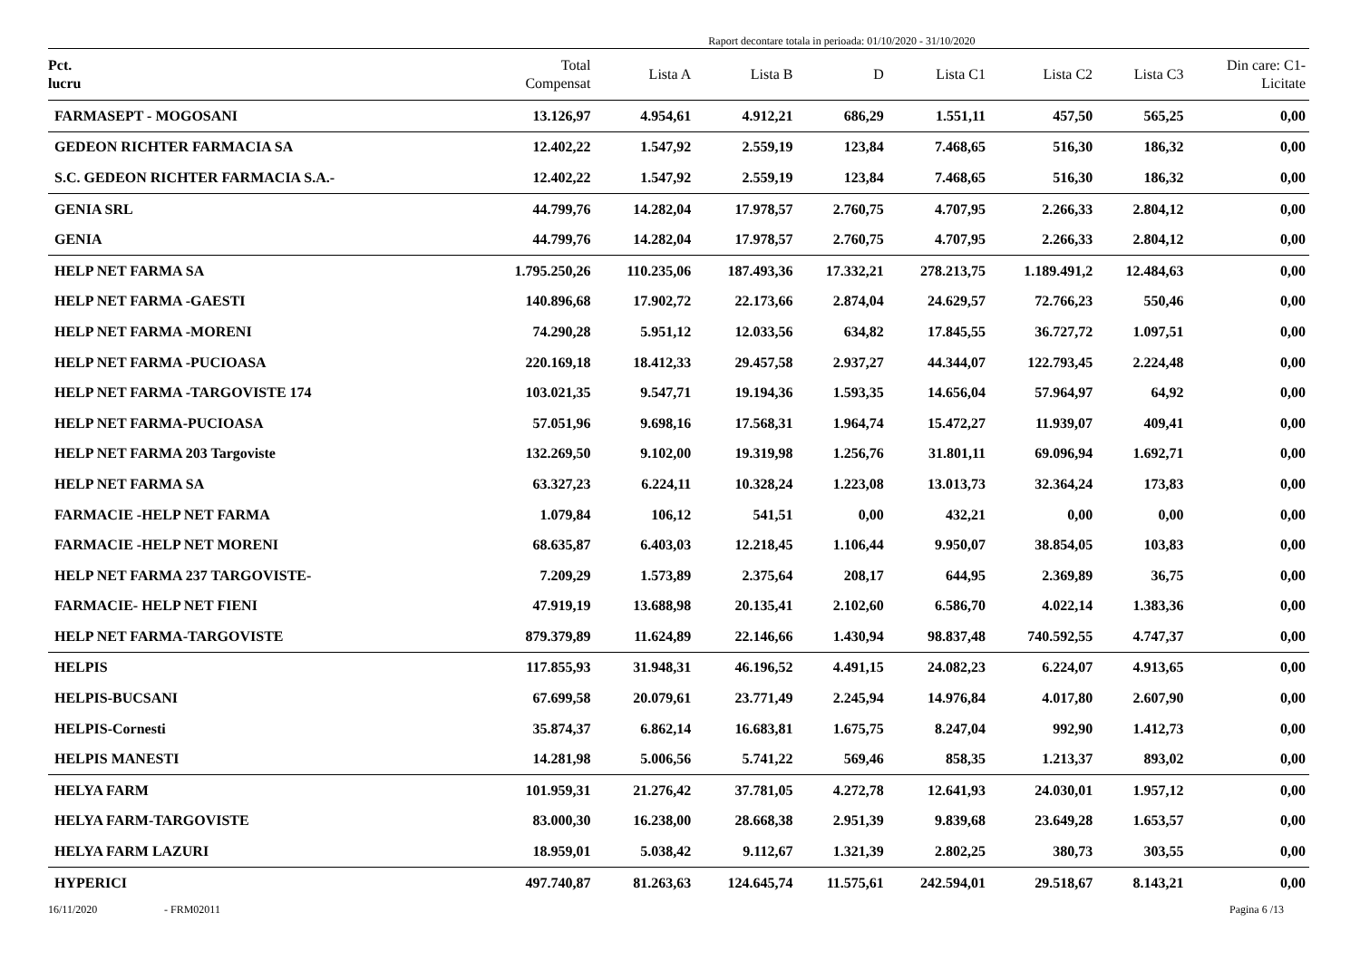Raport decontare totala in perioada: 01/10/2020 - 31/10/2020
| Pct. lucru | Total Compensat | Lista A | Lista B | D | Lista C1 | Lista C2 | Lista C3 | Din care: C1- Licitate |
| --- | --- | --- | --- | --- | --- | --- | --- | --- |
| FARMASEPT - MOGOSANI | 13.126,97 | 4.954,61 | 4.912,21 | 686,29 | 1.551,11 | 457,50 | 565,25 | 0,00 |
| GEDEON RICHTER FARMACIA SA | 12.402,22 | 1.547,92 | 2.559,19 | 123,84 | 7.468,65 | 516,30 | 186,32 | 0,00 |
| S.C. GEDEON RICHTER FARMACIA S.A.- | 12.402,22 | 1.547,92 | 2.559,19 | 123,84 | 7.468,65 | 516,30 | 186,32 | 0,00 |
| GENIA SRL | 44.799,76 | 14.282,04 | 17.978,57 | 2.760,75 | 4.707,95 | 2.266,33 | 2.804,12 | 0,00 |
| GENIA | 44.799,76 | 14.282,04 | 17.978,57 | 2.760,75 | 4.707,95 | 2.266,33 | 2.804,12 | 0,00 |
| HELP NET FARMA SA | 1.795.250,26 | 110.235,06 | 187.493,36 | 17.332,21 | 278.213,75 | 1.189.491,2 | 12.484,63 | 0,00 |
| HELP NET FARMA -GAESTI | 140.896,68 | 17.902,72 | 22.173,66 | 2.874,04 | 24.629,57 | 72.766,23 | 550,46 | 0,00 |
| HELP NET FARMA -MORENI | 74.290,28 | 5.951,12 | 12.033,56 | 634,82 | 17.845,55 | 36.727,72 | 1.097,51 | 0,00 |
| HELP NET FARMA -PUCIOASA | 220.169,18 | 18.412,33 | 29.457,58 | 2.937,27 | 44.344,07 | 122.793,45 | 2.224,48 | 0,00 |
| HELP NET FARMA -TARGOVISTE 174 | 103.021,35 | 9.547,71 | 19.194,36 | 1.593,35 | 14.656,04 | 57.964,97 | 64,92 | 0,00 |
| HELP NET FARMA-PUCIOASA | 57.051,96 | 9.698,16 | 17.568,31 | 1.964,74 | 15.472,27 | 11.939,07 | 409,41 | 0,00 |
| HELP NET FARMA 203 Targoviste | 132.269,50 | 9.102,00 | 19.319,98 | 1.256,76 | 31.801,11 | 69.096,94 | 1.692,71 | 0,00 |
| HELP NET FARMA SA | 63.327,23 | 6.224,11 | 10.328,24 | 1.223,08 | 13.013,73 | 32.364,24 | 173,83 | 0,00 |
| FARMACIE -HELP NET FARMA | 1.079,84 | 106,12 | 541,51 | 0,00 | 432,21 | 0,00 | 0,00 | 0,00 |
| FARMACIE -HELP NET MORENI | 68.635,87 | 6.403,03 | 12.218,45 | 1.106,44 | 9.950,07 | 38.854,05 | 103,83 | 0,00 |
| HELP NET FARMA 237 TARGOVISTE- | 7.209,29 | 1.573,89 | 2.375,64 | 208,17 | 644,95 | 2.369,89 | 36,75 | 0,00 |
| FARMACIE- HELP NET FIENI | 47.919,19 | 13.688,98 | 20.135,41 | 2.102,60 | 6.586,70 | 4.022,14 | 1.383,36 | 0,00 |
| HELP NET FARMA-TARGOVISTE | 879.379,89 | 11.624,89 | 22.146,66 | 1.430,94 | 98.837,48 | 740.592,55 | 4.747,37 | 0,00 |
| HELPIS | 117.855,93 | 31.948,31 | 46.196,52 | 4.491,15 | 24.082,23 | 6.224,07 | 4.913,65 | 0,00 |
| HELPIS-BUCSANI | 67.699,58 | 20.079,61 | 23.771,49 | 2.245,94 | 14.976,84 | 4.017,80 | 2.607,90 | 0,00 |
| HELPIS-Cornesti | 35.874,37 | 6.862,14 | 16.683,81 | 1.675,75 | 8.247,04 | 992,90 | 1.412,73 | 0,00 |
| HELPIS MANESTI | 14.281,98 | 5.006,56 | 5.741,22 | 569,46 | 858,35 | 1.213,37 | 893,02 | 0,00 |
| HELYA FARM | 101.959,31 | 21.276,42 | 37.781,05 | 4.272,78 | 12.641,93 | 24.030,01 | 1.957,12 | 0,00 |
| HELYA FARM-TARGOVISTE | 83.000,30 | 16.238,00 | 28.668,38 | 2.951,39 | 9.839,68 | 23.649,28 | 1.653,57 | 0,00 |
| HELYA FARM LAZURI | 18.959,01 | 5.038,42 | 9.112,67 | 1.321,39 | 2.802,25 | 380,73 | 303,55 | 0,00 |
| HYPERICI | 497.740,87 | 81.263,63 | 124.645,74 | 11.575,61 | 242.594,01 | 29.518,67 | 8.143,21 | 0,00 |
16/11/2020 - FRM02011 Pagina 6 /13